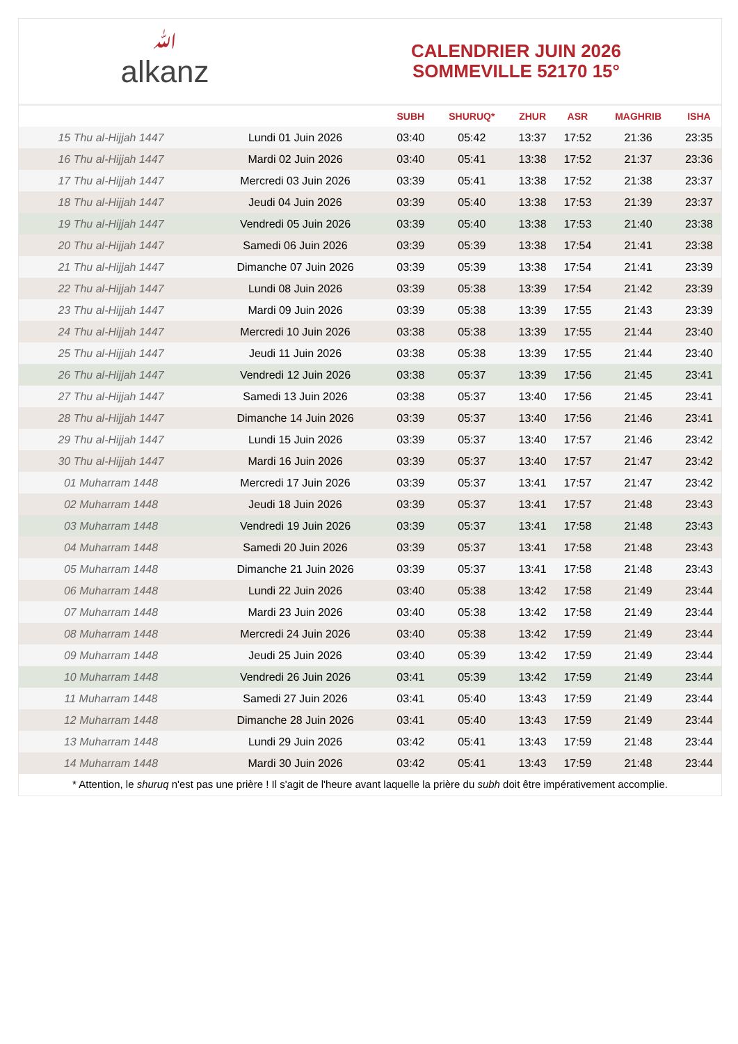ﷲalkanz
CALENDRIER JUIN 2026
SOMMEVILLE 52170 15°
| | | SUBH | SHURUQ* | ZHUR | ASR | MAGHRIB | ISHA |
| --- | --- | --- | --- | --- | --- | --- | --- |
| 15 Thu al-Hijjah 1447 | Lundi 01 Juin 2026 | 03:40 | 05:42 | 13:37 | 17:52 | 21:36 | 23:35 |
| 16 Thu al-Hijjah 1447 | Mardi 02 Juin 2026 | 03:40 | 05:41 | 13:38 | 17:52 | 21:37 | 23:36 |
| 17 Thu al-Hijjah 1447 | Mercredi 03 Juin 2026 | 03:39 | 05:41 | 13:38 | 17:52 | 21:38 | 23:37 |
| 18 Thu al-Hijjah 1447 | Jeudi 04 Juin 2026 | 03:39 | 05:40 | 13:38 | 17:53 | 21:39 | 23:37 |
| 19 Thu al-Hijjah 1447 | Vendredi 05 Juin 2026 | 03:39 | 05:40 | 13:38 | 17:53 | 21:40 | 23:38 |
| 20 Thu al-Hijjah 1447 | Samedi 06 Juin 2026 | 03:39 | 05:39 | 13:38 | 17:54 | 21:41 | 23:38 |
| 21 Thu al-Hijjah 1447 | Dimanche 07 Juin 2026 | 03:39 | 05:39 | 13:38 | 17:54 | 21:41 | 23:39 |
| 22 Thu al-Hijjah 1447 | Lundi 08 Juin 2026 | 03:39 | 05:38 | 13:39 | 17:54 | 21:42 | 23:39 |
| 23 Thu al-Hijjah 1447 | Mardi 09 Juin 2026 | 03:39 | 05:38 | 13:39 | 17:55 | 21:43 | 23:39 |
| 24 Thu al-Hijjah 1447 | Mercredi 10 Juin 2026 | 03:38 | 05:38 | 13:39 | 17:55 | 21:44 | 23:40 |
| 25 Thu al-Hijjah 1447 | Jeudi 11 Juin 2026 | 03:38 | 05:38 | 13:39 | 17:55 | 21:44 | 23:40 |
| 26 Thu al-Hijjah 1447 | Vendredi 12 Juin 2026 | 03:38 | 05:37 | 13:39 | 17:56 | 21:45 | 23:41 |
| 27 Thu al-Hijjah 1447 | Samedi 13 Juin 2026 | 03:38 | 05:37 | 13:40 | 17:56 | 21:45 | 23:41 |
| 28 Thu al-Hijjah 1447 | Dimanche 14 Juin 2026 | 03:39 | 05:37 | 13:40 | 17:56 | 21:46 | 23:41 |
| 29 Thu al-Hijjah 1447 | Lundi 15 Juin 2026 | 03:39 | 05:37 | 13:40 | 17:57 | 21:46 | 23:42 |
| 30 Thu al-Hijjah 1447 | Mardi 16 Juin 2026 | 03:39 | 05:37 | 13:40 | 17:57 | 21:47 | 23:42 |
| 01 Muharram 1448 | Mercredi 17 Juin 2026 | 03:39 | 05:37 | 13:41 | 17:57 | 21:47 | 23:42 |
| 02 Muharram 1448 | Jeudi 18 Juin 2026 | 03:39 | 05:37 | 13:41 | 17:57 | 21:48 | 23:43 |
| 03 Muharram 1448 | Vendredi 19 Juin 2026 | 03:39 | 05:37 | 13:41 | 17:58 | 21:48 | 23:43 |
| 04 Muharram 1448 | Samedi 20 Juin 2026 | 03:39 | 05:37 | 13:41 | 17:58 | 21:48 | 23:43 |
| 05 Muharram 1448 | Dimanche 21 Juin 2026 | 03:39 | 05:37 | 13:41 | 17:58 | 21:48 | 23:43 |
| 06 Muharram 1448 | Lundi 22 Juin 2026 | 03:40 | 05:38 | 13:42 | 17:58 | 21:49 | 23:44 |
| 07 Muharram 1448 | Mardi 23 Juin 2026 | 03:40 | 05:38 | 13:42 | 17:58 | 21:49 | 23:44 |
| 08 Muharram 1448 | Mercredi 24 Juin 2026 | 03:40 | 05:38 | 13:42 | 17:59 | 21:49 | 23:44 |
| 09 Muharram 1448 | Jeudi 25 Juin 2026 | 03:40 | 05:39 | 13:42 | 17:59 | 21:49 | 23:44 |
| 10 Muharram 1448 | Vendredi 26 Juin 2026 | 03:41 | 05:39 | 13:42 | 17:59 | 21:49 | 23:44 |
| 11 Muharram 1448 | Samedi 27 Juin 2026 | 03:41 | 05:40 | 13:43 | 17:59 | 21:49 | 23:44 |
| 12 Muharram 1448 | Dimanche 28 Juin 2026 | 03:41 | 05:40 | 13:43 | 17:59 | 21:49 | 23:44 |
| 13 Muharram 1448 | Lundi 29 Juin 2026 | 03:42 | 05:41 | 13:43 | 17:59 | 21:48 | 23:44 |
| 14 Muharram 1448 | Mardi 30 Juin 2026 | 03:42 | 05:41 | 13:43 | 17:59 | 21:48 | 23:44 |
* Attention, le shuruq n'est pas une prière ! Il s'agit de l'heure avant laquelle la prière du subh doit être impérativement accomplie.